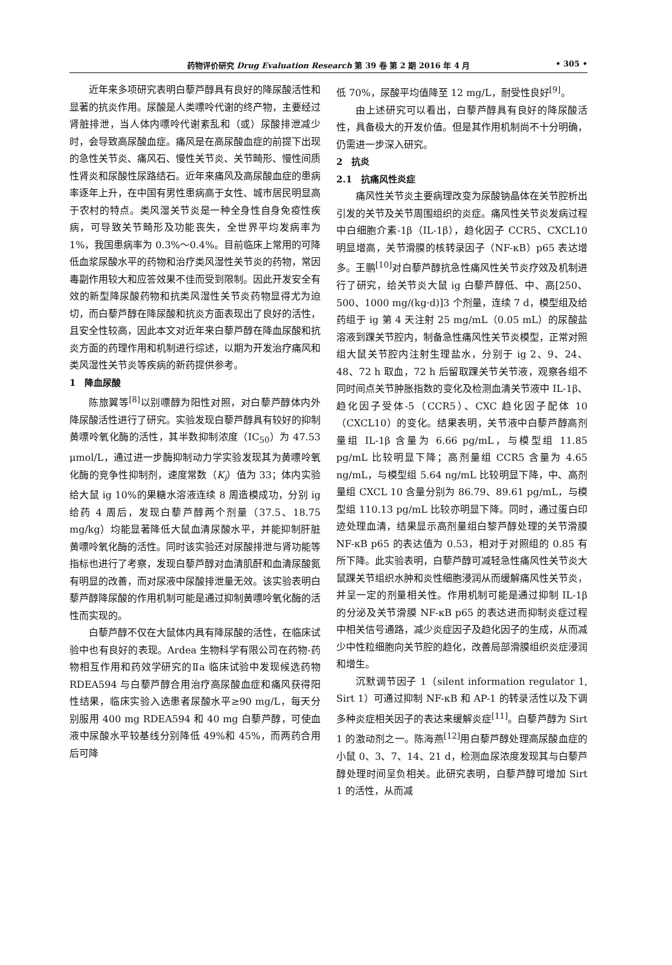药物评价研究 Drug Evaluation Research 第 39 卷 第 2 期 2016 年 4 月 • 305 •
近年来多项研究表明白藜芦醇具有良好的降尿酸活性和显著的抗炎作用。尿酸是人类嘌呤代谢的终产物，主要经过肾脏排泄，当人体内嘌呤代谢紊乱和（或）尿酸排泄减少时，会导致高尿酸血症。痛风是在高尿酸血症的前提下出现的急性关节炎、痛风石、慢性关节炎、关节畸形、慢性间质性肾炎和尿酸性尿路结石。近年来痛风及高尿酸血症的患病率逐年上升，在中国有男性患病高于女性、城市居民明显高于农村的特点。类风湿关节炎是一种全身性自身免疫性疾病，可导致关节畸形及功能丧失，全世界平均发病率为 1%，我国患病率为 0.3%～0.4%。目前临床上常用的可降低血浆尿酸水平的药物和治疗类风湿性关节炎的药物，常因毒副作用较大和应答效果不佳而受到限制。因此开发安全有效的新型降尿酸药物和抗类风湿性关节炎药物显得尤为迫切，而白藜芦醇在降尿酸和抗炎方面表现出了良好的活性，且安全性较高，因此本文对近年来白藜芦醇在降血尿酸和抗炎方面的药理作用和机制进行综述，以期为开发治疗痛风和类风湿性关节炎等疾病的新药提供参考。
1　降血尿酸
陈旅翼等<sup>[8]</sup>以别嘌醇为阳性对照，对白藜芦醇体内外降尿酸活性进行了研究。实验发现白藜芦醇具有较好的抑制黄嘌呤氧化酶的活性，其半数抑制浓度（IC<sub>50</sub>）为 47.53 μmol/L，通过进一步酶抑制动力学实验发现其为黄嘌呤氧化酶的竞争性抑制剂，速度常数（K<sub>i</sub>）值为 33；体内实验给大鼠 ig 10%的果糖水溶液连续 8 周造模成功，分别 ig 给药 4 周后，发现白藜芦醇两个剂量（37.5、18.75 mg/kg）均能显著降低大鼠血清尿酸水平，并能抑制肝脏黄嘌呤氧化酶的活性。同时该实验还对尿酸排泄与肾功能等指标也进行了考察，发现白藜芦醇对血清肌酐和血清尿酸氮有明显的改善，而对尿液中尿酸排泄量无效。该实验表明白藜芦醇降尿酸的作用机制可能是通过抑制黄嘌呤氧化酶的活性而实现的。
白藜芦醇不仅在大鼠体内具有降尿酸的活性，在临床试验中也有良好的表现。Ardea 生物科学有限公司在药物-药物相互作用和药效学研究的Ⅱa 临床试验中发现候选药物 RDEA594 与白藜芦醇合用治疗高尿酸血症和痛风获得阳性结果，临床实验入选患者尿酸水平≥90 mg/L，每天分别服用 400 mg RDEA594 和 40 mg 白藜芦醇，可使血液中尿酸水平较基线分别降低 49%和 45%，而两药合用后可降
低 70%，尿酸平均值降至 12 mg/L，耐受性良好<sup>[9]</sup>。
由上述研究可以看出，白藜芦醇具有良好的降尿酸活性，具备极大的开发价值。但是其作用机制尚不十分明确，仍需进一步深入研究。
2　抗炎
2.1　抗痛风性炎症
痛风性关节炎主要病理改变为尿酸钠晶体在关节腔析出引发的关节及关节周围组织的炎症。痛风性关节炎发病过程中白细胞介素-1β（IL-1β），趋化因子 CCR5、CXCL10 明显增高，关节滑膜的核转录因子（NF-κB）p65 表达增多。王鹏<sup>[10]</sup>对白藜芦醇抗急性痛风性关节炎疗效及机制进行了研究，给关节炎大鼠 ig 白藜芦醇低、中、高[250、500、1000 mg/(kg·d)]3 个剂量，连续 7 d，模型组及给药组于 ig 第 4 天注射 25 mg/mL（0.05 mL）的尿酸盐溶液到踝关节腔内，制备急性痛风性关节炎模型，正常对照组大鼠关节腔内注射生理盐水，分别于 ig 2、9、24、48、72 h 取血，72 h 后留取踝关节关节液，观察各组不同时间点关节肿胀指数的变化及检测血清关节液中 IL-1β、趋化因子受体-5（CCR5）、CXC 趋化因子配体 10（CXCL10）的变化。结果表明，关节液中白藜芦醇高剂量组 IL-1β 含量为 6.66 pg/mL，与模型组 11.85 pg/mL 比较明显下降；高剂量组 CCR5 含量为 4.65 ng/mL，与模型组 5.64 ng/mL 比较明显下降，中、高剂量组 CXCL 10 含量分别为 86.79、89.61 pg/mL，与模型组 110.13 pg/mL 比较亦明显下降。同时，通过蛋白印迹处理血清，结果显示高剂量组白黎芦醇处理的关节滑膜 NF-κB p65 的表达值为 0.53，相对于对照组的 0.85 有所下降。此实验表明，白藜芦醇可减轻急性痛风性关节炎大鼠踝关节组织水肿和炎性细胞浸润从而缓解痛风性关节炎，并呈一定的剂量相关性。作用机制可能是通过抑制 IL-1β 的分泌及关节滑膜 NF-κB p65 的表达进而抑制炎症过程中相关信号通路，减少炎症因子及趋化因子的生成，从而减少中性粒细胞向关节腔的趋化，改善局部滑膜组织炎症浸润和增生。
沉默调节因子 1（silent information regulator 1, Sirt 1）可通过抑制 NF-κB 和 AP-1 的转录活性以及下调多种炎症相关因子的表达来缓解炎症<sup>[11]</sup>。白藜芦醇为 Sirt 1 的激动剂之一。陈海燕<sup>[12]</sup>用白藜芦醇处理高尿酸血症的小鼠 0、3、7、14、21 d，检测血尿浓度发现其与白藜芦醇处理时间呈负相关。此研究表明，白藜芦醇可增加 Sirt 1 的活性，从而减